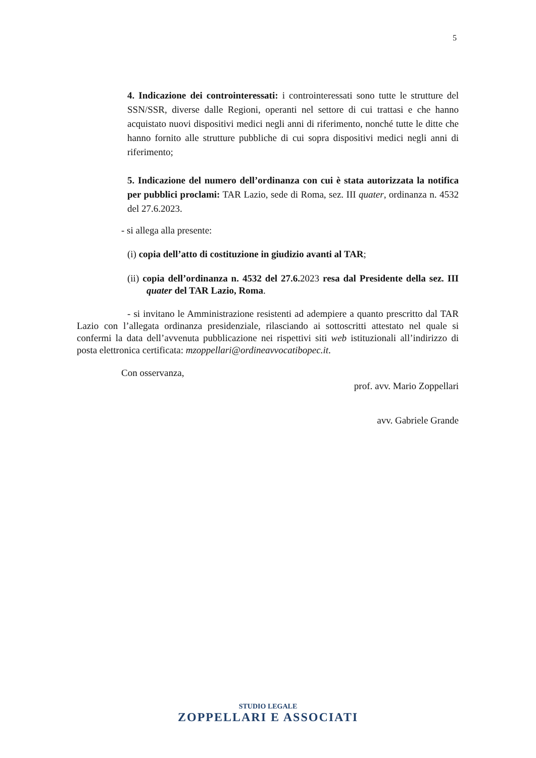5
4. Indicazione dei controinteressati: i controinteressati sono tutte le strutture del SSN/SSR, diverse dalle Regioni, operanti nel settore di cui trattasi e che hanno acquistato nuovi dispositivi medici negli anni di riferimento, nonché tutte le ditte che hanno fornito alle strutture pubbliche di cui sopra dispositivi medici negli anni di riferimento;
5. Indicazione del numero dell’ordinanza con cui è stata autorizzata la notifica per pubblici proclami: TAR Lazio, sede di Roma, sez. III quater, ordinanza n. 4532 del 27.6.2023.
- si allega alla presente:
(i) copia dell’atto di costituzione in giudizio avanti al TAR;
(ii) copia dell’ordinanza n. 4532 del 27.6. 2023 resa dal Presidente della sez. III quater del TAR Lazio, Roma.
- si invitano le Amministrazione resistenti ad adempiere a quanto prescritto dal TAR Lazio con l’allegata ordinanza presidenziale, rilasciando ai sottoscritti attestato nel quale si confermi la data dell’avvenuta pubblicazione nei rispettivi siti web istituzionali all’indirizzo di posta elettronica certificata: mzoppellari@ordineavvocatibopec.it.
Con osservanza,
prof. avv. Mario Zoppellari
avv. Gabriele Grande
STUDIO LEGALE
ZOPPELLARI E ASSOCIATI